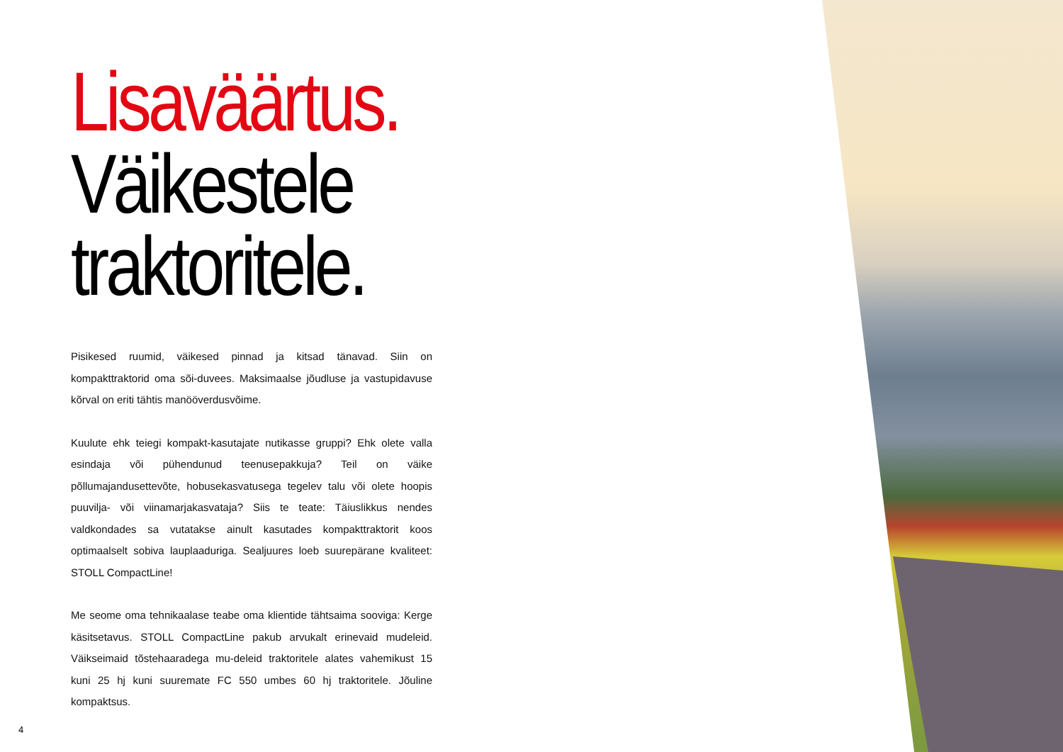Lisaväärtus.
Väikestele
traktoritele.
Pisikesed ruumid, väikesed pinnad ja kitsad tänavad. Siin on kompakttraktorid oma sõi-duvees. Maksimaalse jõudluse ja vastupidavuse kõrval on eriti tähtis manööverdusvõime.
Kuulute ehk teiegi kompakt-kasutajate nutikasse gruppi? Ehk olete valla esindaja või pühendunud teenusepakkuja? Teil on väike põllumajandusettevõte, hobusekasvatusega tegelev talu või olete hoopis puuvilja- või viinamarjakasvataja? Siis te teate: Täiuslikkus nendes valdkondades sa vutatakse ainult kasutades kompakttraktorit koos optimaalselt sobiva lauplaaduriga. Sealjuures loeb suurepärane kvaliteet: STOLL CompactLine!
Me seome oma tehnikaalase teabe oma klientide tähtsaima sooviga: Kerge käsitsetavus. STOLL CompactLine pakub arvukalt erinevaid mudeleid. Väikseimaid tõstehaaradega mu-deleid traktoritele alates vahemikust 15 kuni 25 hj kuni suuremate FC 550 umbes 60 hj traktoritele. Jõuline kompaktsus.
4